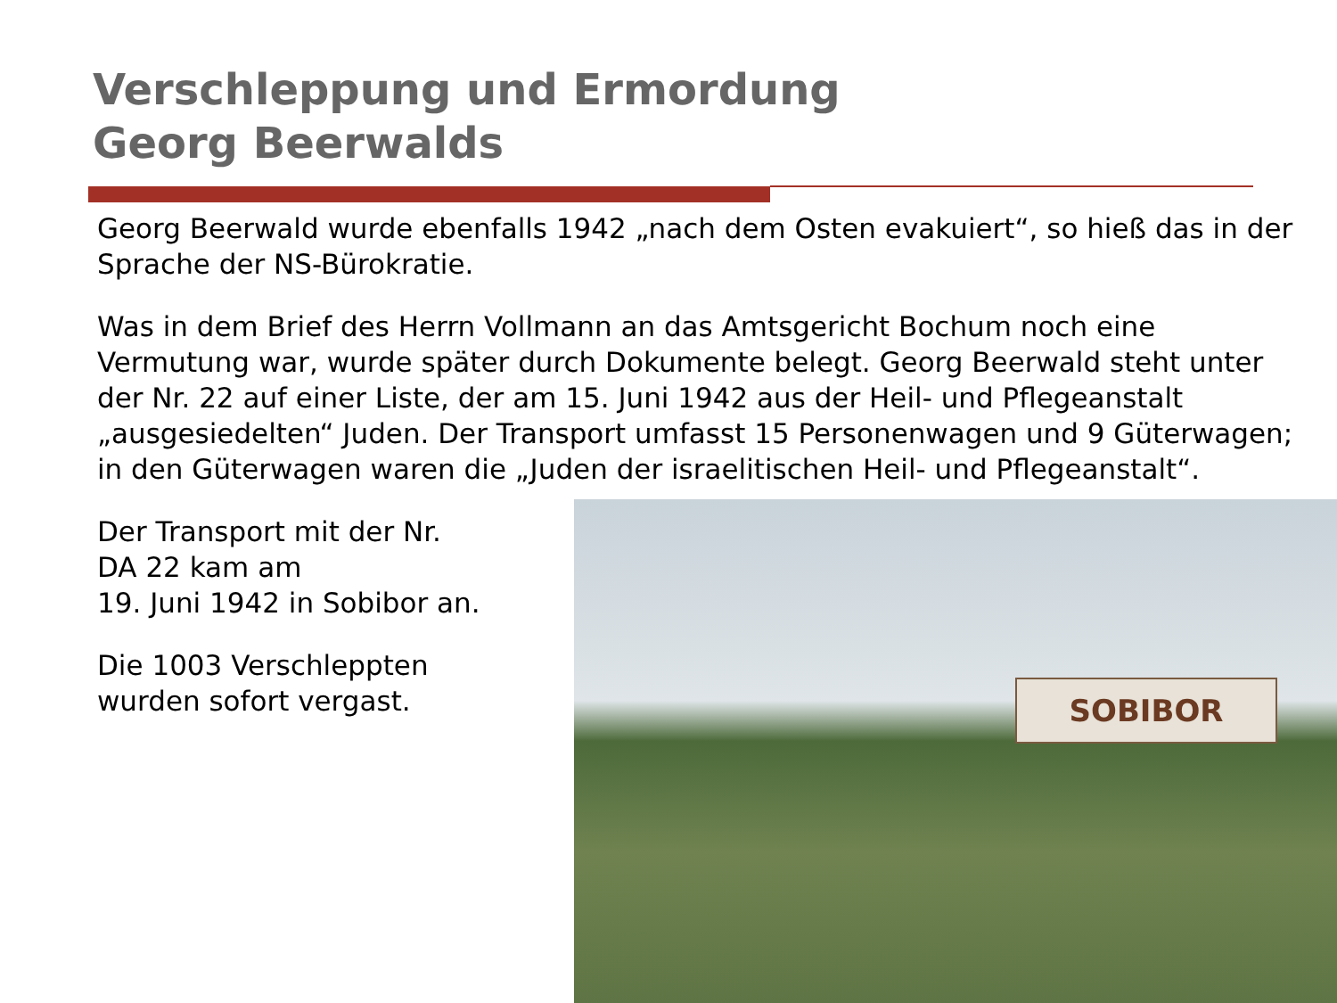Verschleppung und Ermordung
Georg Beerwalds
Georg Beerwald wurde ebenfalls 1942 „nach dem Osten evakuiert“, so hieß das in der Sprache der NS-Bürokratie.
Was in dem Brief des Herrn Vollmann an das Amtsgericht Bochum noch eine Vermutung war, wurde später durch Dokumente belegt. Georg Beerwald steht unter der Nr. 22 auf einer Liste, der am 15. Juni 1942 aus der Heil- und Pflegeanstalt „ausgesiedelten“ Juden. Der Transport umfasst 15 Personenwagen und 9 Güterwagen; in den Güterwagen waren die „Juden der israelitischen Heil- und Pflegeanstalt“.
Der Transport mit der Nr.
DA 22 kam am
19. Juni 1942 in Sobibor an.
Die 1003 Verschleppten
wurden sofort vergast.
SOBIBOR